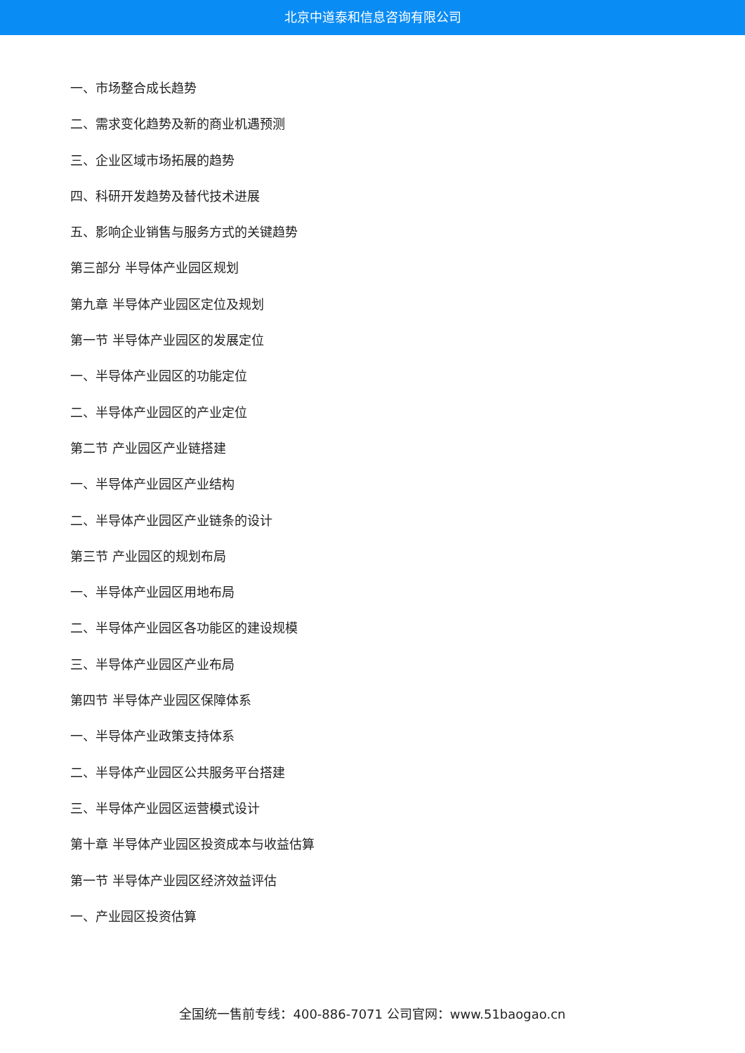北京中道泰和信息咨询有限公司
一、市场整合成长趋势
二、需求变化趋势及新的商业机遇预测
三、企业区域市场拓展的趋势
四、科研开发趋势及替代技术进展
五、影响企业销售与服务方式的关键趋势
第三部分 半导体产业园区规划
第九章 半导体产业园区定位及规划
第一节 半导体产业园区的发展定位
一、半导体产业园区的功能定位
二、半导体产业园区的产业定位
第二节 产业园区产业链搭建
一、半导体产业园区产业结构
二、半导体产业园区产业链条的设计
第三节 产业园区的规划布局
一、半导体产业园区用地布局
二、半导体产业园区各功能区的建设规模
三、半导体产业园区产业布局
第四节 半导体产业园区保障体系
一、半导体产业政策支持体系
二、半导体产业园区公共服务平台搭建
三、半导体产业园区运营模式设计
第十章 半导体产业园区投资成本与收益估算
第一节 半导体产业园区经济效益评估
一、产业园区投资估算
全国统一售前专线：400-886-7071 公司官网：www.51baogao.cn